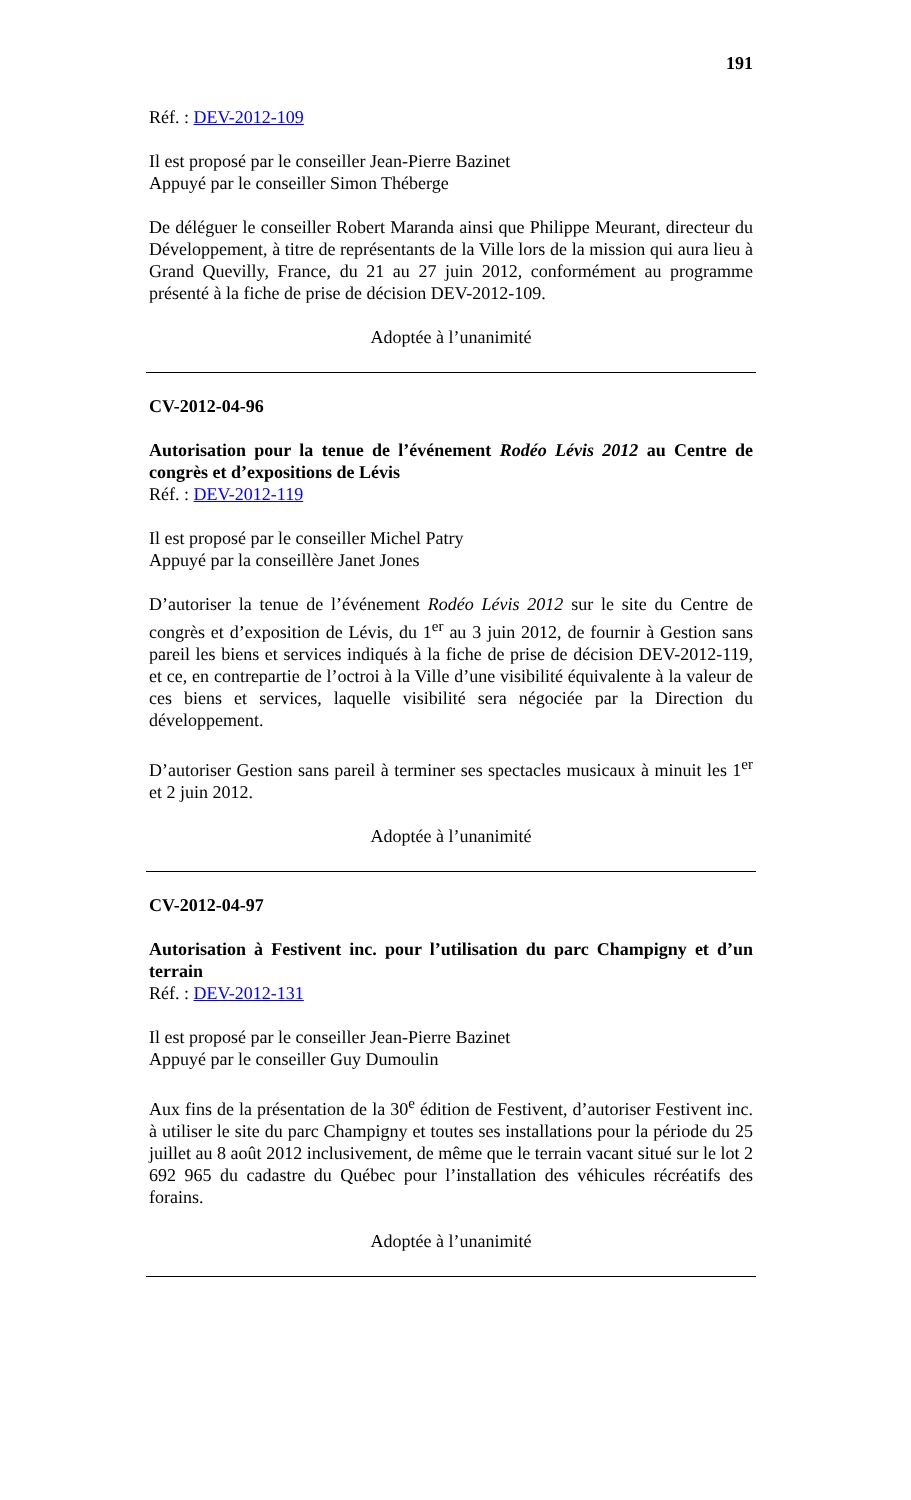191
Réf. : DEV-2012-109
Il est proposé par le conseiller Jean-Pierre Bazinet
Appuyé par le conseiller Simon Théberge
De déléguer le conseiller Robert Maranda ainsi que Philippe Meurant, directeur du Développement, à titre de représentants de la Ville lors de la mission qui aura lieu à Grand Quevilly, France, du 21 au 27 juin 2012, conformément au programme présenté à la fiche de prise de décision DEV-2012-109.
Adoptée à l’unanimité
CV-2012-04-96
Autorisation pour la tenue de l’événement Rodéo Lévis 2012 au Centre de congrès et d’expositions de Lévis
Réf. : DEV-2012-119
Il est proposé par le conseiller Michel Patry
Appuyé par la conseillère Janet Jones
D’autoriser la tenue de l’événement Rodéo Lévis 2012 sur le site du Centre de congrès et d’exposition de Lévis, du 1<sup>er</sup> au 3 juin 2012, de fournir à Gestion sans pareil les biens et services indiqués à la fiche de prise de décision DEV-2012-119, et ce, en contrepartie de l’octroi à la Ville d’une visibilité équivalente à la valeur de ces biens et services, laquelle visibilité sera négociée par la Direction du développement.
D’autoriser Gestion sans pareil à terminer ses spectacles musicaux à minuit les 1<sup>er</sup> et 2 juin 2012.
Adoptée à l’unanimité
CV-2012-04-97
Autorisation à Festivent inc. pour l’utilisation du parc Champigny et d’un terrain
Réf. : DEV-2012-131
Il est proposé par le conseiller Jean-Pierre Bazinet
Appuyé par le conseiller Guy Dumoulin
Aux fins de la présentation de la 30<sup>e</sup> édition de Festivent, d’autoriser Festivent inc. à utiliser le site du parc Champigny et toutes ses installations pour la période du 25 juillet au 8 août 2012 inclusivement, de même que le terrain vacant situé sur le lot 2 692 965 du cadastre du Québec pour l’installation des véhicules récréatifs des forains.
Adoptée à l’unanimité